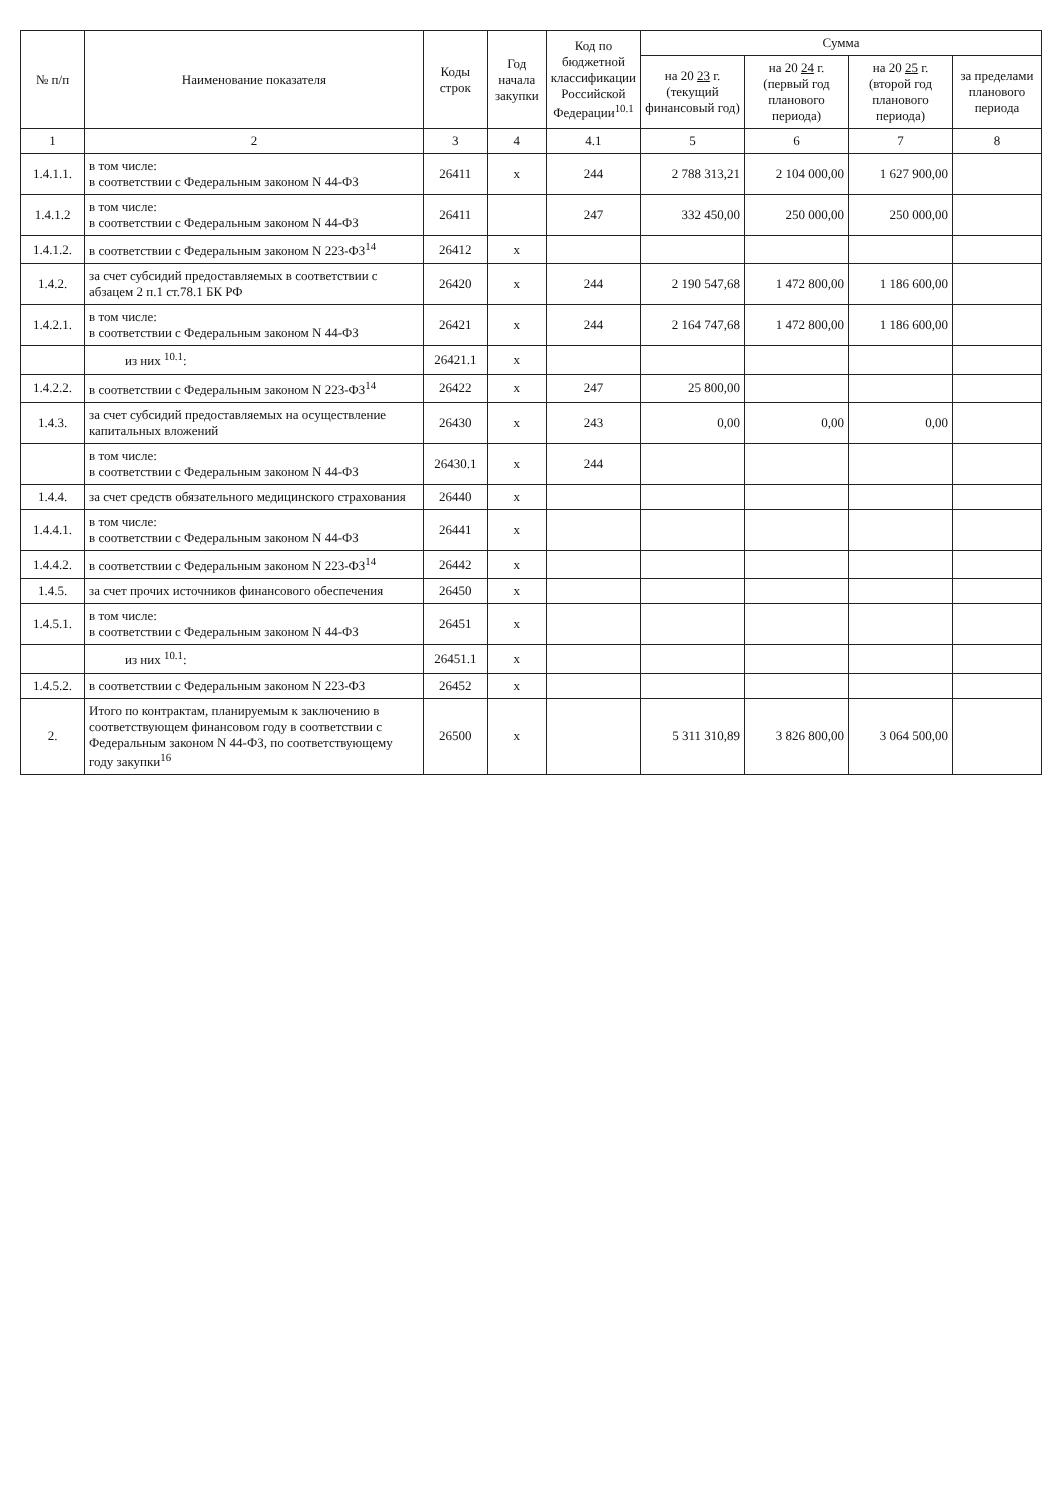| № п/п | Наименование показателя | Коды строк | Год начала закупки | Код по бюджетной классификации Российской Федерации<sup>10.1</sup> | Сумма | | | |
| --- | --- | --- | --- | --- | --- | --- | --- | --- |
| | | | | | на 20 23 г. (текущий финансовый год) | на 20 24 г. (первый год планового периода) | на 20 25 г. (второй год планового периода) | за пределами планового периода |
| 1 | 2 | 3 | 4 | 4.1 | 5 | 6 | 7 | 8 |
| 1.4.1.1. | в том числе: в соответствии с Федеральным законом N 44-ФЗ | 26411 | x | 244 | 2 788 313,21 | 2 104 000,00 | 1 627 900,00 | |
| 1.4.1.2 | в том числе: в соответствии с Федеральным законом N 44-ФЗ | 26411 | | 247 | 332 450,00 | 250 000,00 | 250 000,00 | |
| 1.4.1.2. | в соответствии с Федеральным законом N 223-ФЗ<sup>14</sup> | 26412 | x | | | | | |
| 1.4.2. | за счет субсидий предоставляемых в соответствии с абзацем 2 п.1 ст.78.1 БК РФ | 26420 | x | 244 | 2 190 547,68 | 1 472 800,00 | 1 186 600,00 | |
| 1.4.2.1. | в том числе: в соответствии с Федеральным законом N 44-ФЗ | 26421 | x | 244 | 2 164 747,68 | 1 472 800,00 | 1 186 600,00 | |
| | из них <sup>10.1</sup>: | 26421.1 | x | | | | | |
| 1.4.2.2. | в соответствии с Федеральным законом N 223-ФЗ<sup>14</sup> | 26422 | x | 247 | 25 800,00 | | | |
| 1.4.3. | за счет субсидий предоставляемых на осуществление капитальных вложений | 26430 | x | 243 | 0,00 | 0,00 | 0,00 | |
| | в том числе: в соответствии с Федеральным законом N 44-ФЗ | 26430.1 | x | 244 | | | | |
| 1.4.4. | за счет средств обязательного медицинского страхования | 26440 | x | | | | | |
| 1.4.4.1. | в том числе: в соответствии с Федеральным законом N 44-ФЗ | 26441 | x | | | | | |
| 1.4.4.2. | в соответствии с Федеральным законом N 223-ФЗ<sup>14</sup> | 26442 | x | | | | | |
| 1.4.5. | за счет прочих источников финансового обеспечения | 26450 | x | | | | | |
| 1.4.5.1. | в том числе: в соответствии с Федеральным законом N 44-ФЗ | 26451 | x | | | | | |
| | из них <sup>10.1</sup>: | 26451.1 | x | | | | | |
| 1.4.5.2. | в соответствии с Федеральным законом N 223-ФЗ | 26452 | x | | | | | |
| 2. | Итого по контрактам, планируемым к заключению в соответствующем финансовом году в соответствии с Федеральным законом N 44-ФЗ, по соответствующему году закупки<sup>16</sup> | 26500 | x | | 5 311 310,89 | 3 826 800,00 | 3 064 500,00 | |